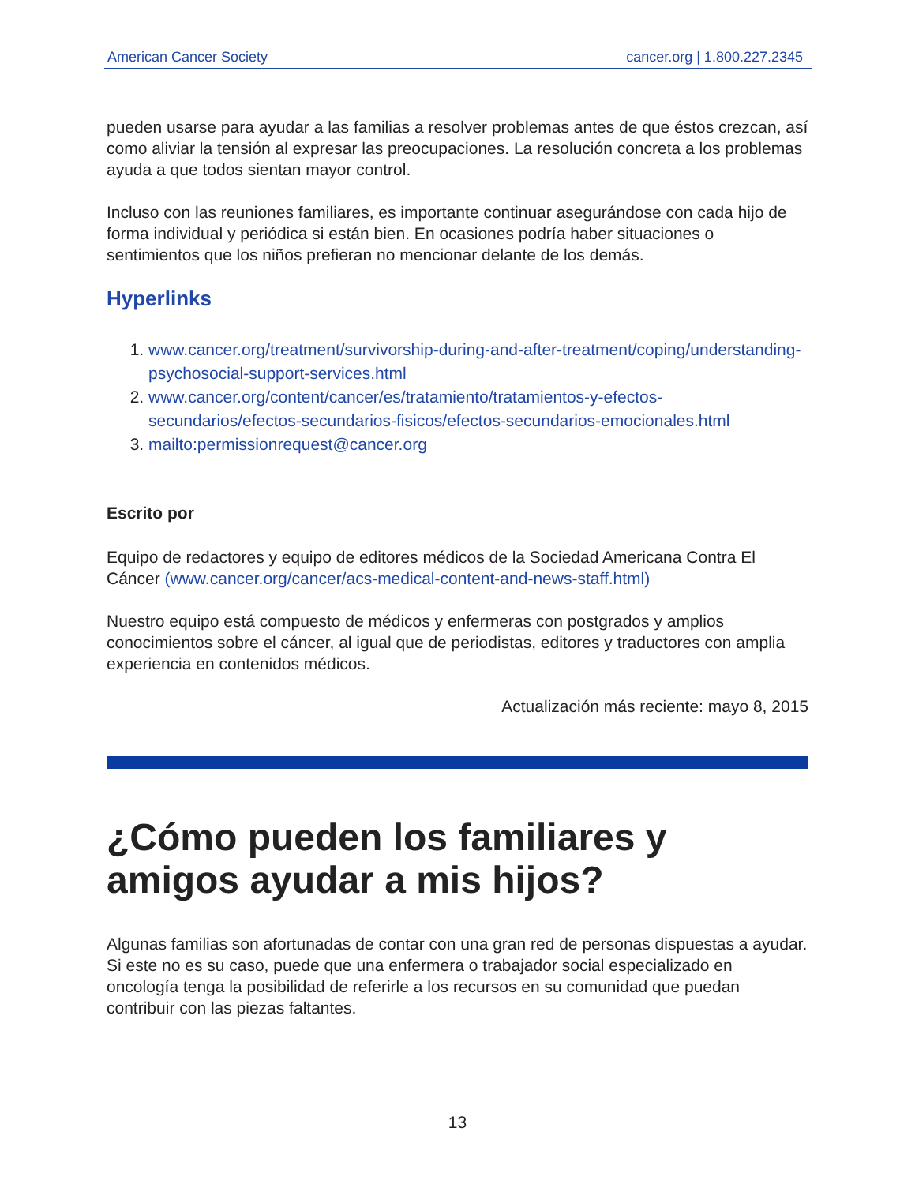American Cancer Society cancer.org | 1.800.227.2345
pueden usarse para ayudar a las familias a resolver problemas antes de que éstos crezcan, así como aliviar la tensión al expresar las preocupaciones. La resolución concreta a los problemas ayuda a que todos sientan mayor control.
Incluso con las reuniones familiares, es importante continuar asegurándose con cada hijo de forma individual y periódica si están bien. En ocasiones podría haber situaciones o sentimientos que los niños prefieran no mencionar delante de los demás.
Hyperlinks
1. www.cancer.org/treatment/survivorship-during-and-after-treatment/coping/understanding-psychosocial-support-services.html
2. www.cancer.org/content/cancer/es/tratamiento/tratamientos-y-efectos-secundarios/efectos-secundarios-fisicos/efectos-secundarios-emocionales.html
3. mailto:permissionrequest@cancer.org
Escrito por
Equipo de redactores y equipo de editores médicos de la Sociedad Americana Contra El Cáncer (www.cancer.org/cancer/acs-medical-content-and-news-staff.html)
Nuestro equipo está compuesto de médicos y enfermeras con postgrados y amplios conocimientos sobre el cáncer, al igual que de periodistas, editores y traductores con amplia experiencia en contenidos médicos.
Actualización más reciente: mayo 8, 2015
¿Cómo pueden los familiares y amigos ayudar a mis hijos?
Algunas familias son afortunadas de contar con una gran red de personas dispuestas a ayudar. Si este no es su caso, puede que una enfermera o trabajador social especializado en oncología tenga la posibilidad de referirle a los recursos en su comunidad que puedan contribuir con las piezas faltantes.
13